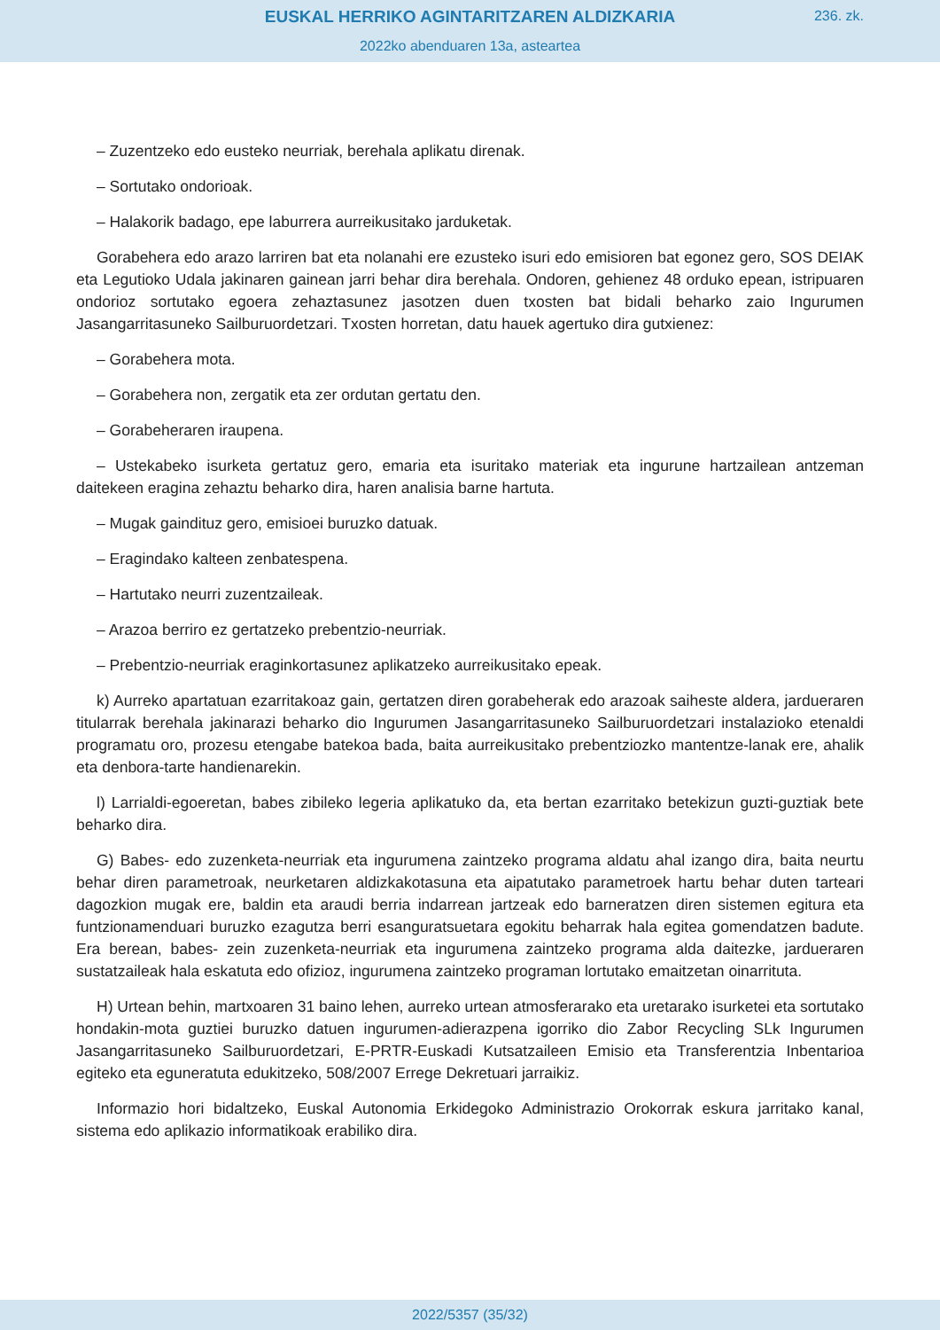EUSKAL HERRIKO AGINTARITZAREN ALDIZKARIA
236. zk.
2022ko abenduaren 13a, asteartea
– Zuzentzeko edo eusteko neurriak, berehala aplikatu direnak.
– Sortutako ondorioak.
– Halakorik badago, epe laburrera aurreikusitako jarduketak.
Gorabehera edo arazo larriren bat eta nolanahi ere ezusteko isuri edo emisioren bat egonez gero, SOS DEIAK eta Legutioko Udala jakinaren gainean jarri behar dira berehala. Ondoren, gehienez 48 orduko epean, istripuaren ondorioz sortutako egoera zehaztasunez jasotzen duen txosten bat bidali beharko zaio Ingurumen Jasangarritasuneko Sailburuordetzari. Txosten horretan, datu hauek agertuko dira gutxienez:
– Gorabehera mota.
– Gorabehera non, zergatik eta zer ordutan gertatu den.
– Gorabeheraren iraupena.
– Ustekabeko isurketa gertatuz gero, emaria eta isuritako materiak eta ingurune hartzailean antzeman daitekeen eragina zehaztu beharko dira, haren analisia barne hartuta.
– Mugak gaindituz gero, emisioei buruzko datuak.
– Eragindako kalteen zenbatespena.
– Hartutako neurri zuzentzaileak.
– Arazoa berriro ez gertatzeko prebentzio-neurriak.
– Prebentzio-neurriak eraginkortasunez aplikatzeko aurreikusitako epeak.
k) Aurreko apartatuan ezarritakoaz gain, gertatzen diren gorabeherak edo arazoak saiheste aldera, jardueraren titularrak berehala jakinarazi beharko dio Ingurumen Jasangarritasuneko Sailburuordetzari instalazioko etenaldi programatu oro, prozesu etengabe batekoa bada, baita aurreikusitako prebentziozko mantentze-lanak ere, ahalik eta denbora-tarte handienarekin.
l) Larrialdi-egoeretan, babes zibileko legeria aplikatuko da, eta bertan ezarritako betekizun guzti-guztiak bete beharko dira.
G) Babes- edo zuzenketa-neurriak eta ingurumena zaintzeko programa aldatu ahal izango dira, baita neurtu behar diren parametroak, neurketaren aldizkakotasuna eta aipatutako parametroek hartu behar duten tarteari dagozkion mugak ere, baldin eta araudi berria indarrean jartzeak edo barneratzen diren sistemen egitura eta funtzionamenduari buruzko ezagutza berri esanguratsuetara egokitu beharrak hala egitea gomendatzen badute. Era berean, babes- zein zuzenketa-neurriak eta ingurumena zaintzeko programa alda daitezke, jardueraren sustatzaileak hala eskatuta edo ofizioz, ingurumena zaintzeko programan lortutako emaitzetan oinarrituta.
H) Urtean behin, martxoaren 31 baino lehen, aurreko urtean atmosferarako eta uretarako isurketei eta sortutako hondakin-mota guztiei buruzko datuen ingurumen-adierazpena igorriko dio Zabor Recycling SLk Ingurumen Jasangarritasuneko Sailburuordetzari, E-PRTR-Euskadi Kutsatzaileen Emisio eta Transferentzia Inbentarioa egiteko eta eguneratuta edukitzeko, 508/2007 Errege Dekretuari jarraikiz.
Informazio hori bidaltzeko, Euskal Autonomia Erkidegoko Administrazio Orokorrak eskura jarritako kanal, sistema edo aplikazio informatikoak erabiliko dira.
2022/5357 (35/32)